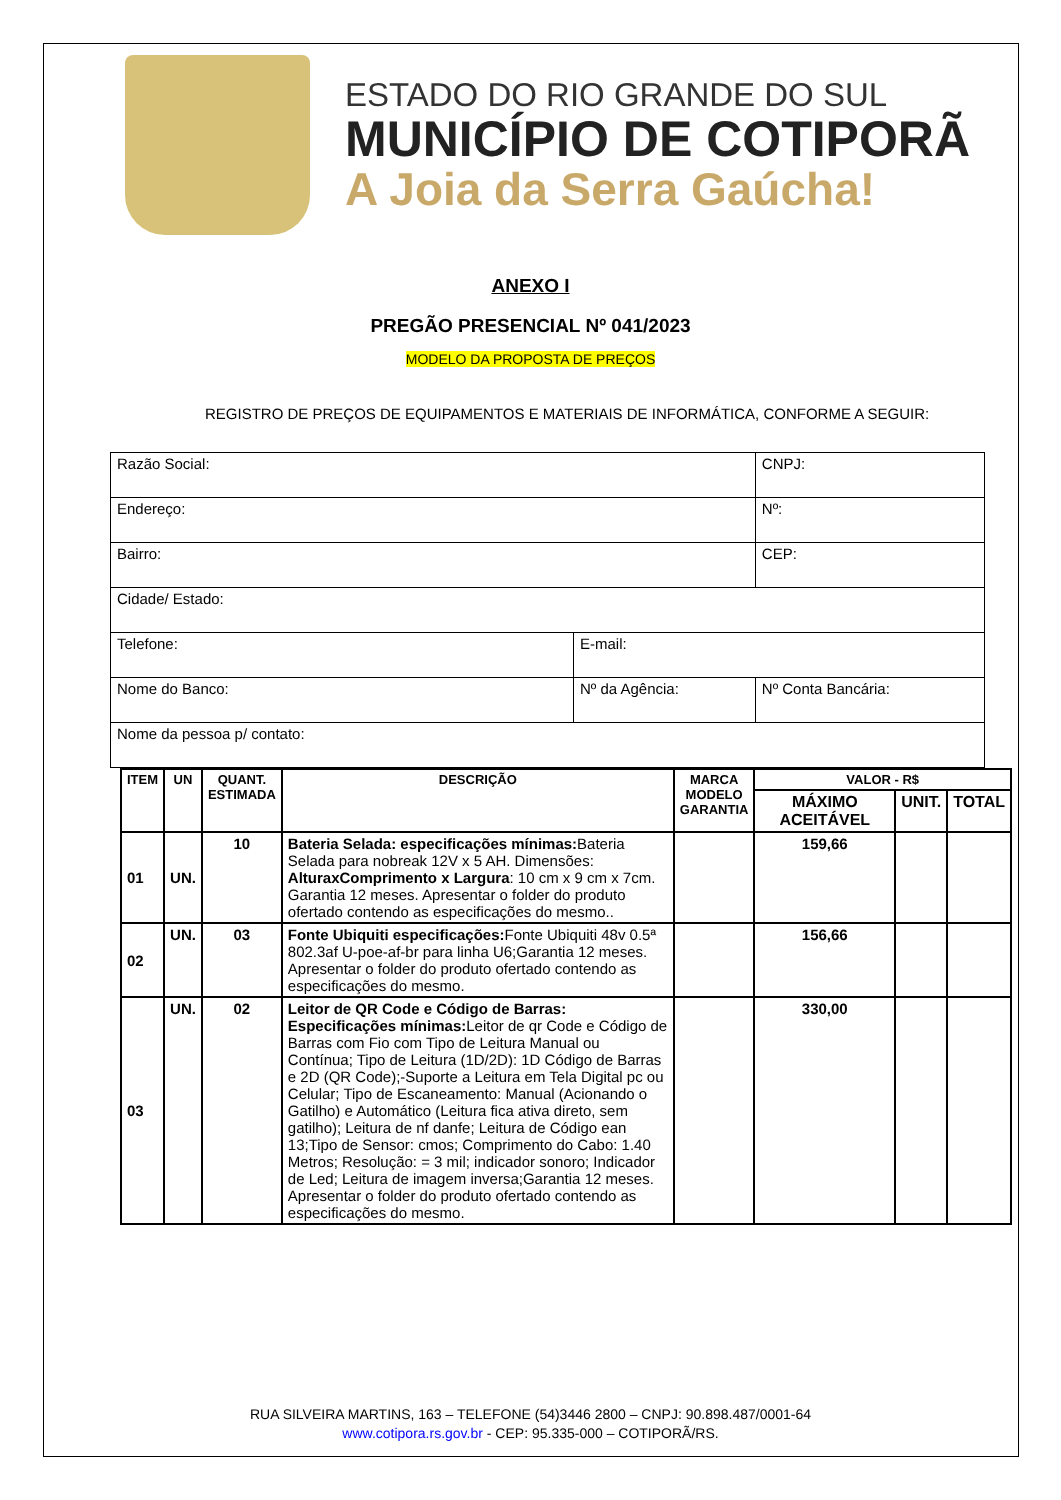ESTADO DO RIO GRANDE DO SUL
MUNICÍPIO DE COTIPORÃ
A Joia da Serra Gaúcha!
ANEXO I
PREGÃO PRESENCIAL Nº 041/2023
MODELO DA PROPOSTA DE PREÇOS
REGISTRO DE PREÇOS DE EQUIPAMENTOS E MATERIAIS DE INFORMÁTICA, CONFORME A SEGUIR:
| Razão Social: | | | CNPJ: |
| Endereço: | | | Nº: |
| Bairro: | | | CEP: |
| Cidade/ Estado: | | | |
| Telefone: | E-mail: | | |
| Nome do Banco: | Nº da Agência: | Nº Conta Bancária: | |
| Nome da pessoa p/ contato: | | | |
| ITEM | UN | QUANT. ESTIMADA | DESCRIÇÃO | MARCA MODELO GARANTIA | VALOR - R$ | | |
| --- | --- | --- | --- | --- | --- | --- | --- |
| | | | | | MÁXIMO ACEITÁVEL | UNIT. | TOTAL |
| 01 | UN. | 10 | Bateria Selada: especificações mínimas: Bateria Selada para nobreak 12V x 5 AH. Dimensões: AlturaxComprimento x Largura : 10 cm x 9 cm x 7cm. Garantia 12 meses. Apresentar o folder do produto ofertado contendo as especificações do mesmo.. | | 159,66 | | |
| 02 | UN. | 03 | Fonte Ubiquiti especificações: Fonte Ubiquiti 48v 0.5ª 802.3af U-poe-af-br para linha U6;Garantia 12 meses. Apresentar o folder do produto ofertado contendo as especificações do mesmo. | | 156,66 | | |
| 03 | UN. | 02 | Leitor de QR Code e Código de Barras: Especificações mínimas: Leitor de qr Code e Código de Barras com Fio com Tipo de Leitura Manual ou Contínua; Tipo de Leitura (1D/2D): 1D Código de Barras e 2D (QR Code);-Suporte a Leitura em Tela Digital pc ou Celular; Tipo de Escaneamento: Manual (Acionando o Gatilho) e Automático (Leitura fica ativa direto, sem gatilho); Leitura de nf danfe; Leitura de Código ean 13;Tipo de Sensor: cmos; Comprimento do Cabo: 1.40 Metros; Resolução: = 3 mil; indicador sonoro; Indicador de Led; Leitura de imagem inversa;Garantia 12 meses. Apresentar o folder do produto ofertado contendo as especificações do mesmo. | | 330,00 | | |
RUA SILVEIRA MARTINS, 163 – TELEFONE (54)3446 2800 – CNPJ: 90.898.487/0001-64
www.cotipora.rs.gov.br - CEP: 95.335-000 – COTIPORÃ/RS.